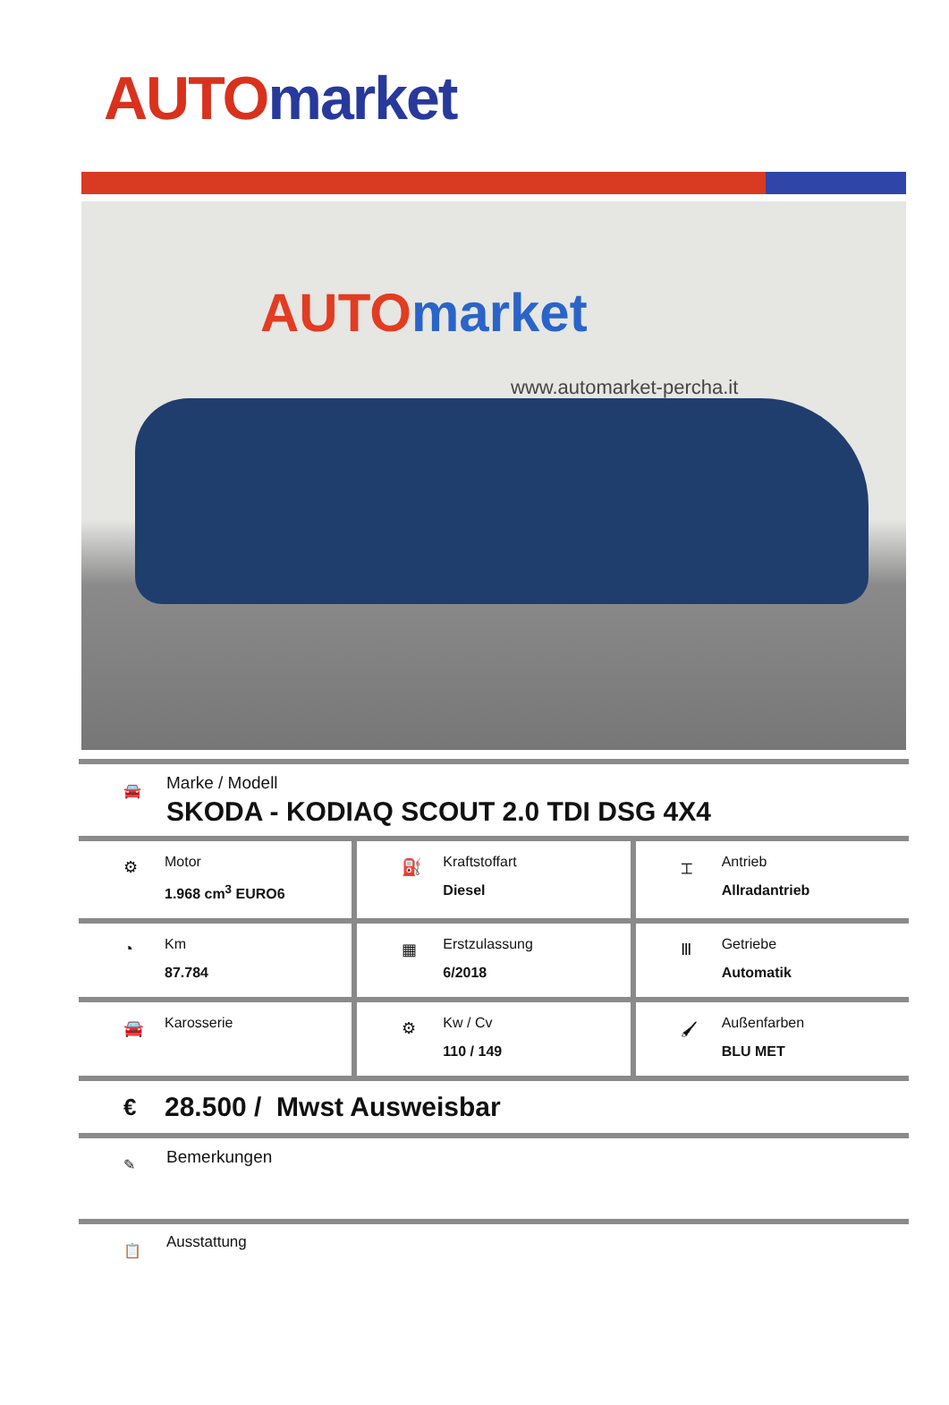AUTO market
AUTO market
www.automarket-percha.it
🚘
Marke / Modell
SKODA - KODIAQ SCOUT 2.0 TDI DSG 4X4
⚙
Motor
1.968 cm<sup>3</sup> EURO6
⛽
Kraftstoffart
Diesel
⌶
Antrieb
Allradantrieb
◔
Km
87.784
▦
Erstzulassung
6/2018
Ⅲ
Getriebe
Automatik
🚘
Karosserie
⚙
Kw / Cv
110 / 149
🖌
Außenfarben
BLU MET
€ 28.500 / Mwst Ausweisbar
✎
Bemerkungen
📋
Ausstattung